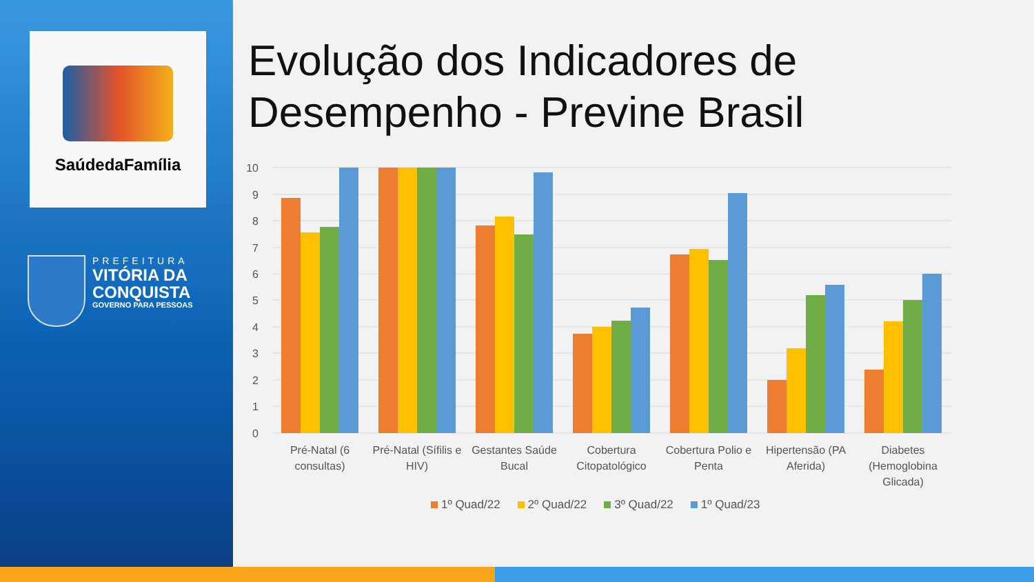SaúdedaFamília
PREFEITURA
VITÓRIA DA
CONQUISTA
GOVERNO PARA PESSOAS
Evolução dos Indicadores de
Desempenho - Previne Brasil
10
9
8
7
6
5
4
3
2
1
0
Pré-Natal (6
consultas)
Pré-Natal (Sífilis e
HIV)
Gestantes Saúde
Bucal
Cobertura
Citopatológico
Cobertura Polio e
Penta
Hipertensão (PA
Aferida)
Diabetes
(Hemoglobina
Glicada)
1º Quad/22 2º Quad/22 3º Quad/22 1º Quad/23